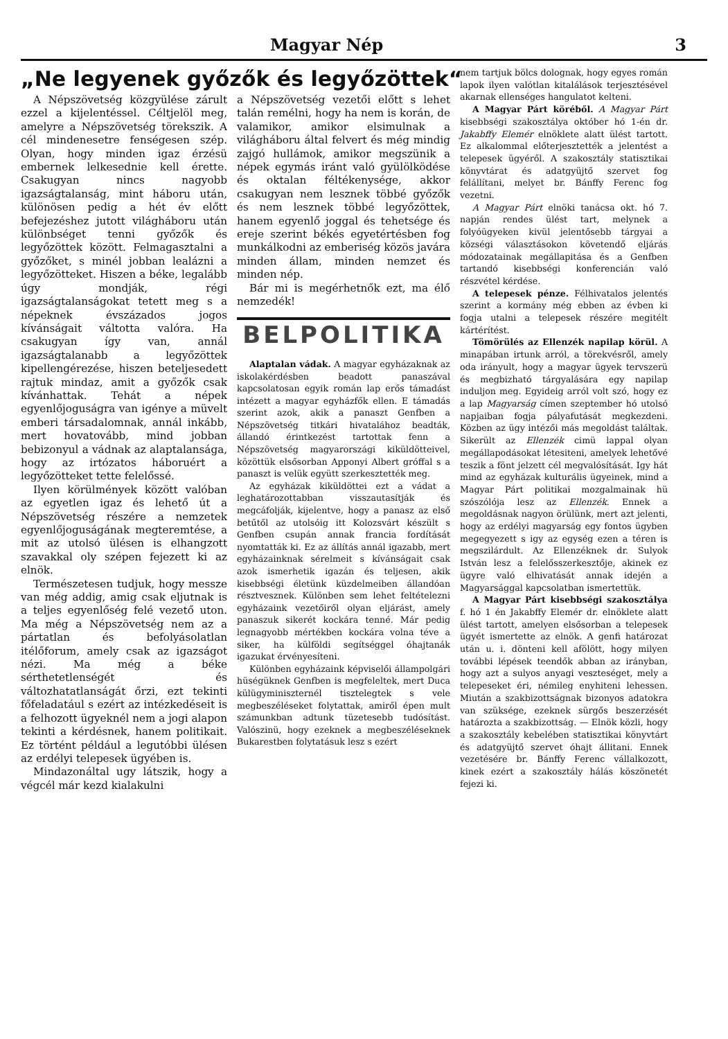Magyar Nép 3
„Ne legyenek győzők és legyőzöttek“
A Népszövetség közgyülése zárult ezzel a kijelentéssel. Céltjelöl meg, amelyre a Népszövetség törekszik. A cél mindenesetre fenségesen szép. Olyan, hogy minden igaz érzésü embernek lelkesednie kell érette. Csakugyan nincs nagyobb igazságtalanság, mint háboru után, különösen pedig a hét év előtt befejezéshez jutott világháboru után különbséget tenni győzők és legyőzöttek között. Felmagasztalni a győzőket, s minél jobban lealázni a legyőzötteket. Hiszen a béke, legalább úgy mondják, régi igazságtalanságokat tetett meg s a népeknek évszázados jogos kívánságait váltotta valóra. Ha csakugyan így van, annál igazságtalanabb a legyőzöttek kipellengérezése, hiszen beteljesedett rajtuk mindaz, amit a győzők csak kívánhattak. Tehát a népek egyenlőjoguságra van igénye a müvelt emberi társadalomnak, annál inkább, mert hovatovább, mind jobban bebizonyul a vádnak az alaptalansága, hogy az irtózatos háboruért a legyőzötteket tette felelőssé.
Ilyen körülmények között valóban az egyetlen igaz és lehető út a Népszövetség részére a nemzetek egyenlőjoguságának megteremtése, a mit az utolsó ülésen is elhangzott szavakkal oly szépen fejezett ki az elnök.
Természetesen tudjuk, hogy messze van még addig, amig csak eljutnak is a teljes egyenlőség felé vezető uton. Ma még a Népszövetség nem az a pártatlan és befolyásolatlan itélőforum, amely csak az igazságot nézi. Ma még a béke sérthetetlenségét és változhatatlanságát őrzi, ezt tekinti főfeladatául s ezért az intézkedéseit is a felhozott ügyeknél nem a jogi alapon tekinti a kérdésnek, hanem politikait. Ez történt például a legutóbbi ülésen az erdélyi telepesek ügyében is.
Mindazonáltal ugy látszik, hogy a végcél már kezd kialakulni
a Népszövetség vezetői előtt s lehet talán remélni, hogy ha nem is korán, de valamikor, amikor elsimulnak a világháboru által felvert és még mindig zajgó hullámok, amikor megszünik a népek egymás iránt való gyülölködése és oktalan féltékenysége, akkor csakugyan nem lesznek többé győzők és nem lesznek többé legyőzöttek, hanem egyenlő joggal és tehetsége és ereje szerint békés egyetértésben fog munkálkodni az emberiség közös javára minden állam, minden nemzet és minden nép.
Bár mi is megérhetnők ezt, ma élő nemzedék!
BELPOLITIKA
Alaptalan vádak. A magyar egyházaknak az iskolakérdésben beadott panaszával kapcsolatosan egyik román lap erős támadást intézett a magyar egyházfők ellen. E támadás szerint azok, akik a panaszt Genfben a Népszövetség titkári hivatalához beadták, állandó érintkezést tartottak fenn a Népszövetség magyarországi kiküldötteivel, közöttük elsősorban Apponyi Albert gróffal s a panaszt is velük együtt szerkesztették meg.
Az egyházak kiküldöttei ezt a vádat a leghatározottabban visszautasítják és megcáfolják, kijelentve, hogy a panasz az első betűtől az utolsóig itt Kolozsvárt készült s Genfben csupán annak francia fordítását nyomtatták ki. Ez az állítás annál igazabb, mert egyházainknak sérelmeit s kívánságait csak azok ismerhetik igazán és teljesen, akik kisebbségi életünk küzdelmeiben állandóan résztvesznek. Különben sem lehet feltételezni egyházaink vezetőiről olyan eljárást, amely panaszuk sikerét kockára tenné. Már pedig legnagyobb mértékben kockára volna téve a siker, ha külföldi segítséggel óhajtanák igazukat érvényesíteni.
Különben egyházaink képviselői állampolgári hüségüknek Genfben is megfeleltek, mert Duca külügyminiszternél tisztelegtek s vele megbeszéléseket folytattak, amiről épen mult számunkban adtunk tüzetesebb tudósítást. Valószinü, hogy ezeknek a megbeszéléseknek Bukarestben folytatásuk lesz s ezért
nem tartjuk bölcs dolognak, hogy egyes román lapok ilyen valótlan kitalálások terjesztésével akarnak ellenséges hangulatot kelteni.
A Magyar Párt köréből. A Magyar Párt kisebbségi szakosztálya október hó 1-én dr. Jakabffy Elemér elnöklete alatt ülést tartott. Ez alkalommal előterjesztették a jelentést a telepesek ügyéről. A szakosztály statisztikai könyvtárat és adatgyüjtő szervet fog felállítani, melyet br. Bánffy Ferenc fog vezetni.
A Magyar Párt elnöki tanácsa okt. hó 7. napján rendes ülést tart, melynek a folyóügyeken kivül jelentősebb tárgyai a községi választásokon követendő eljárás módozatainak megállapitása és a Genfben tartandó kisebbségi konferencián való részvétel kérdése.
A telepesek pénze. Félhivatalos jelentés szerint a kormány még ebben az évben ki fogja utalni a telepesek részére megitélt kártérítést.
Tömörülés az Ellenzék napilap körül. A minapában irtunk arról, a törekvésről, amely oda irányult, hogy a magyar ügyek tervszerü és megbizható tárgyalására egy napilap induljon meg. Egyideig arról volt szó, hogy ez a lap Magyarság címen szeptember hó utolsó napjaiban fogja pályafutását megkezdeni. Közben az ügy intézői más megoldást találtak. Sikerült az Ellenzék cimü lappal olyan megállapodásokat létesiteni, amelyek lehetővé teszik a fönt jelzett cél megvalósítását. Igy hát mind az egyházak kulturális ügyeinek, mind a Magyar Párt politikai mozgalmainak hü szószólója lesz az Ellenzék. Ennek a megoldásnak nagyon örülünk, mert azt jelenti, hogy az erdélyi magyarság egy fontos ügyben megegyezett s igy az egység ezen a téren is megszilárdult. Az Ellenzéknek dr. Sulyok István lesz a felelősszerkesztője, akinek ez ügyre való elhivatását annak idején a Magyarsággal kapcsolatban ismertettük.
A Magyar Párt kisebbségi szakosztálya f. hó 1 én Jakabffy Elemér dr. elnöklete alatt ülést tartott, amelyen elsősorban a telepesek ügyét ismertette az elnök. A genfi határozat után u. i. dönteni kell afölött, hogy milyen további lépések teendők abban az irányban, hogy azt a sulyos anyagi veszteséget, mely a telepeseket éri, némileg enyhiteni lehessen. Miután a szakbizottságnak bizonyos adatokra van szüksége, ezeknek sürgős beszerzését határozta a szakbizottság. — Elnök közli, hogy a szakosztály kebelében statisztikai könyvtárt és adatgyüjtő szervet óhajt állitani. Ennek vezetésére br. Bánffy Ferenc vállalkozott, kinek ezért a szakosztály hálás köszönetét fejezi ki.